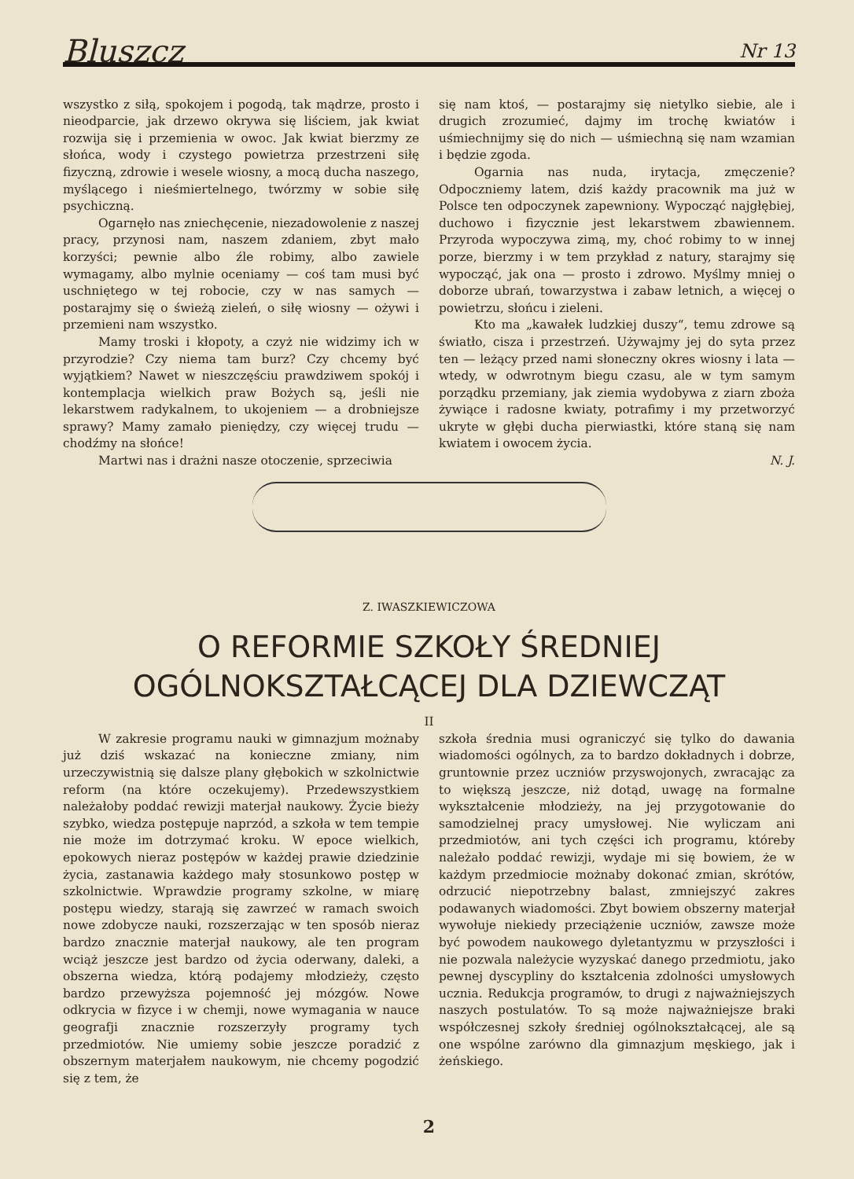Bluszcz Nr 13
wszystko z siłą, spokojem i pogodą, tak mądrze, prosto i nieodparcie, jak drzewo okrywa się liściem, jak kwiat rozwija się i przemienia w owoc. Jak kwiat bierzmy ze słońca, wody i czystego powietrza przestrzeni siłę fizyczną, zdrowie i wesele wiosny, a mocą ducha naszego, myślącego i nieśmiertelnego, twórzmy w sobie siłę psychiczną.
Ogarnęło nas zniechęcenie, niezadowolenie z naszej pracy, przynosi nam, naszem zdaniem, zbyt mało korzyści; pewnie albo źle robimy, albo zawiele wymagamy, albo mylnie oceniamy — coś tam musi być uschniętego w tej robocie, czy w nas samych — postarajmy się o świeżą zieleń, o siłę wiosny — ożywi i przemieni nam wszystko.
Mamy troski i kłopoty, a czyż nie widzimy ich w przyrodzie? Czy niema tam burz? Czy chcemy być wyjątkiem? Nawet w nieszczęściu prawdziwem spokój i kontemplacja wielkich praw Bożych są, jeśli nie lekarstwem radykalnem, to ukojeniem — a drobniejsze sprawy? Mamy zamało pieniędzy, czy więcej trudu — chodźmy na słońce!
Martwi nas i drażni nasze otoczenie, sprzeciwia
się nam ktoś, — postarajmy się nietylko siebie, ale i drugich zrozumieć, dajmy im trochę kwiatów i uśmiechnijmy się do nich — uśmiechną się nam wzamian i będzie zgoda.
Ogarnia nas nuda, irytacja, zmęczenie? Odpoczniemy latem, dziś każdy pracownik ma już w Polsce ten odpoczynek zapewniony. Wypocząć najgłębiej, duchowo i fizycznie jest lekarstwem zbawiennem. Przyroda wypoczywa zimą, my, choć robimy to w innej porze, bierzmy i w tem przykład z natury, starajmy się wypocząć, jak ona — prosto i zdrowo. Myślmy mniej o doborze ubrań, towarzystwa i zabaw letnich, a więcej o powietrzu, słońcu i zieleni.
Kto ma „kawałek ludzkiej duszy“, temu zdrowe są światło, cisza i przestrzeń. Używajmy jej do syta przez ten — leżący przed nami słoneczny okres wiosny i lata — wtedy, w odwrotnym biegu czasu, ale w tym samym porządku przemiany, jak ziemia wydobywa z ziarn zboża żywiące i radosne kwiaty, potrafimy i my przetworzyć ukryte w głębi ducha pierwiastki, które staną się nam kwiatem i owocem życia.
N. J.
Z. IWASZKIEWICZOWA
O REFORMIE SZKOŁY ŚREDNIEJ
OGÓLNOKSZTAŁCĄCEJ DLA DZIEWCZĄT
II
W zakresie programu nauki w gimnazjum możnaby już dziś wskazać na konieczne zmiany, nim urzeczywistnią się dalsze plany głębokich w szkolnictwie reform (na które oczekujemy). Przedewszystkiem należałoby poddać rewizji materjał naukowy. Życie bieży szybko, wiedza postępuje naprzód, a szkoła w tem tempie nie może im dotrzymać kroku. W epoce wielkich, epokowych nieraz postępów w każdej prawie dziedzinie życia, zastanawia każdego mały stosunkowo postęp w szkolnictwie. Wprawdzie programy szkolne, w miarę postępu wiedzy, starają się zawrzeć w ramach swoich nowe zdobycze nauki, rozszerzając w ten sposób nieraz bardzo znacznie materjał naukowy, ale ten program wciąż jeszcze jest bardzo od życia oderwany, daleki, a obszerna wiedza, którą podajemy młodzieży, często bardzo przewyższa pojemność jej mózgów. Nowe odkrycia w fizyce i w chemji, nowe wymagania w nauce geografji znacznie rozszerzyły programy tych przedmiotów. Nie umiemy sobie jeszcze poradzić z obszernym materjałem naukowym, nie chcemy pogodzić się z tem, że
szkoła średnia musi ograniczyć się tylko do dawania wiadomości ogólnych, za to bardzo dokładnych i dobrze, gruntownie przez uczniów przyswojonych, zwracając za to większą jeszcze, niż dotąd, uwagę na formalne wykształcenie młodzieży, na jej przygotowanie do samodzielnej pracy umysłowej. Nie wyliczam ani przedmiotów, ani tych części ich programu, któreby należało poddać rewizji, wydaje mi się bowiem, że w każdym przedmiocie możnaby dokonać zmian, skrótów, odrzucić niepotrzebny balast, zmniejszyć zakres podawanych wiadomości. Zbyt bowiem obszerny materjał wywołuje niekiedy przeciążenie uczniów, zawsze może być powodem naukowego dyletantyzmu w przyszłości i nie pozwala należycie wyzyskać danego przedmiotu, jako pewnej dyscypliny do kształcenia zdolności umysłowych ucznia. Redukcja programów, to drugi z najważniejszych naszych postulatów. To są może najważniejsze braki współczesnej szkoły średniej ogólnokształcącej, ale są one wspólne zarówno dla gimnazjum męskiego, jak i żeńskiego.
2